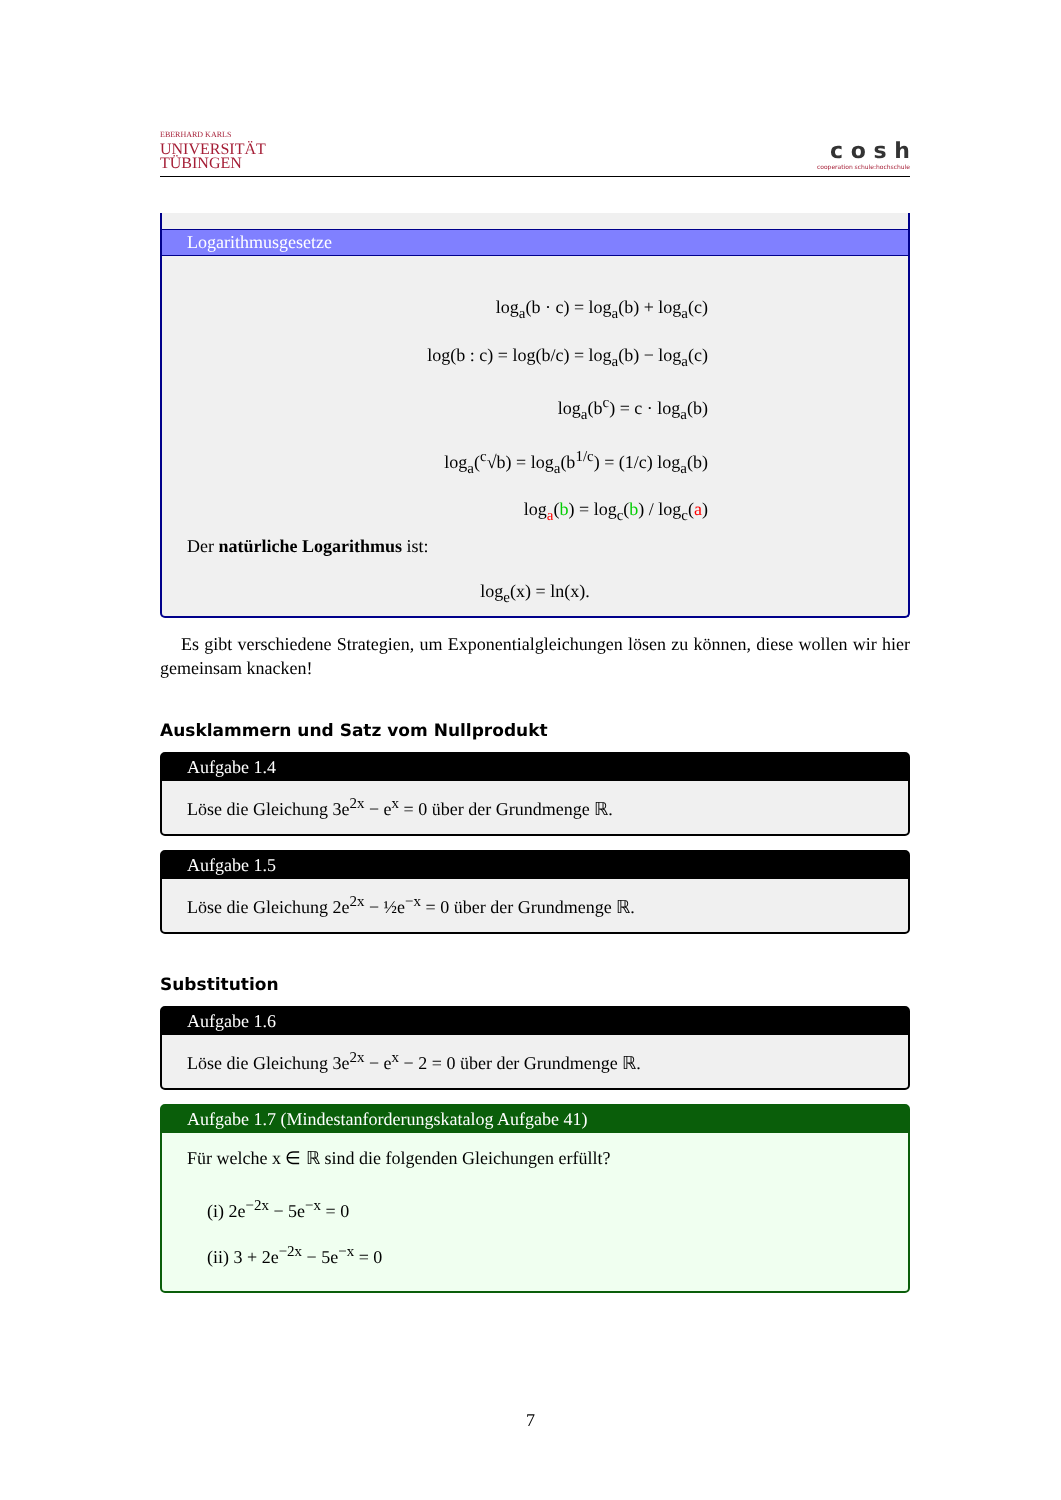EBERHARD KARLS
UNIVERSITÄT
TÜBINGEN
c o s h
cooperation schule:hochschule
Logarithmusgesetze
log<sub>a</sub>(b · c) = log<sub>a</sub>(b) + log<sub>a</sub>(c)
log(b : c) = log(b/c) = log<sub>a</sub>(b) − log<sub>a</sub>(c)
log<sub>a</sub>(b<sup>c</sup>) = c · log<sub>a</sub>(b)
log<sub>a</sub>(<sup>c</sup>√b) = log<sub>a</sub>(b<sup>1/c</sup>) = (1/c) log<sub>a</sub>(b)
log<sub>a</sub>(b) = log<sub>c</sub>(b) / log<sub>c</sub>(a)
Der natürliche Logarithmus ist:
log<sub>e</sub>(x) = ln(x).
Es gibt verschiedene Strategien, um Exponentialgleichungen lösen zu können, diese wollen wir hier gemeinsam knacken!
Ausklammern und Satz vom Nullprodukt
Aufgabe 1.4
Löse die Gleichung 3e<sup>2x</sup> − e<sup>x</sup> = 0 über der Grundmenge ℝ.
Aufgabe 1.5
Löse die Gleichung 2e<sup>2x</sup> − ½e<sup>−x</sup> = 0 über der Grundmenge ℝ.
Substitution
Aufgabe 1.6
Löse die Gleichung 3e<sup>2x</sup> − e<sup>x</sup> − 2 = 0 über der Grundmenge ℝ.
Aufgabe 1.7 (Mindestanforderungskatalog Aufgabe 41)
Für welche x ∈ ℝ sind die folgenden Gleichungen erfüllt?
(i) 2e<sup>−2x</sup> − 5e<sup>−x</sup> = 0
(ii) 3 + 2e<sup>−2x</sup> − 5e<sup>−x</sup> = 0
7